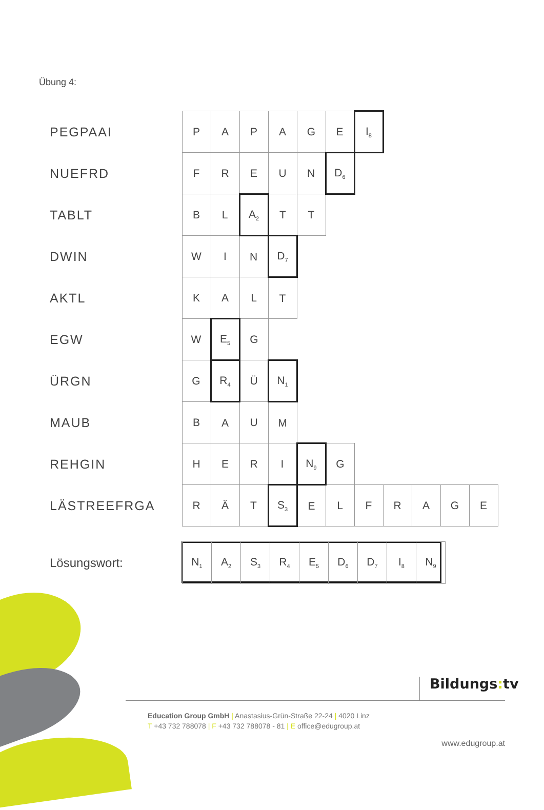Übung 4:
| PEGPAAI | P | A | P | A | G | E | I<sub>8</sub> | | | | |
| NUEFRD | F | R | E | U | N | D<sub>6</sub> | | | | | |
| TABLT | B | L | A<sub>2</sub> | T | T | | | | | | |
| DWIN | W | I | N | D<sub>7</sub> | | | | | | | |
| AKTL | K | A | L | T | | | | | | | |
| EGW | W | E<sub>5</sub> | G | | | | | | | | |
| ÜRGN | G | R<sub>4</sub> | Ü | N<sub>1</sub> | | | | | | | |
| MAUB | B | A | U | M | | | | | | | |
| REHGIN | H | E | R | I | N<sub>9</sub> | G | | | | | |
| LÄSTREEFRGA | R | Ä | T | S<sub>3</sub> | E | L | F | R | A | G | E |
| Lösungswort: | N<sub>1</sub> | A<sub>2</sub> | S<sub>3</sub> | R<sub>4</sub> | E<sub>5</sub> | D<sub>6</sub> | D<sub>7</sub> | I<sub>8</sub> | N<sub>9</sub> |
Bildungs: tv
Education Group GmbH | Anastasius-Grün-Straße 22-24 | 4020 Linz
T +43 732 788078 | F +43 732 788078 - 81 | E office@edugroup.at
www.edugroup.at